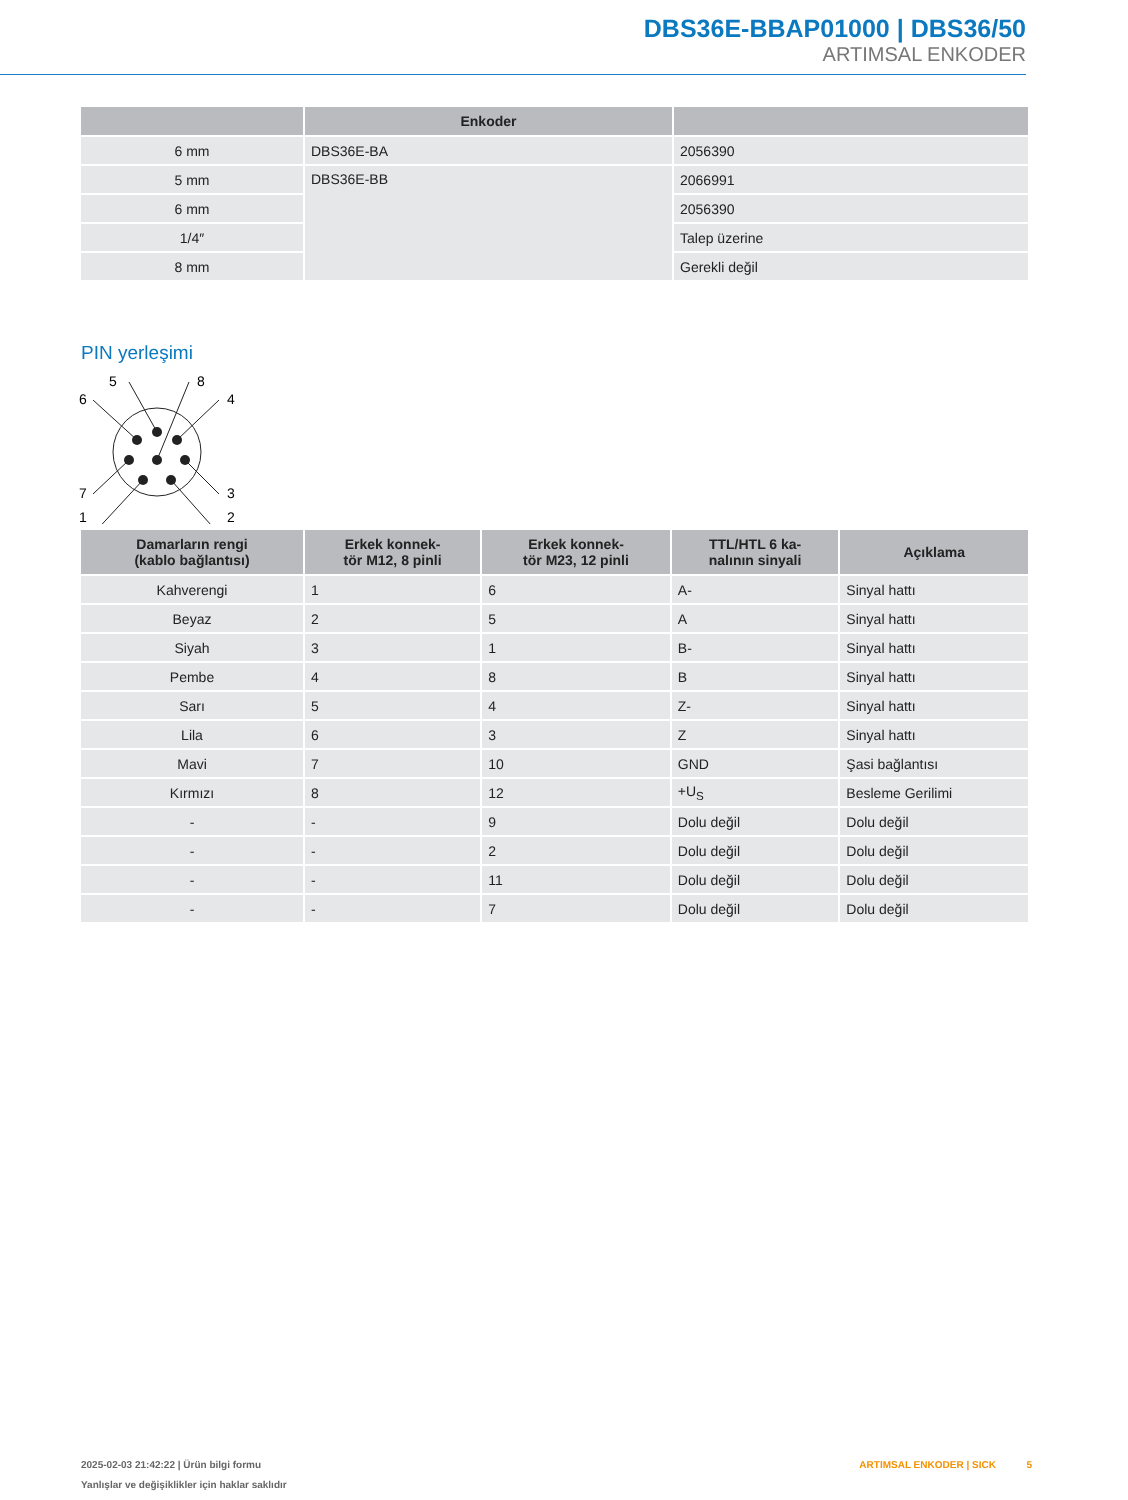DBS36E-BBAP01000 | DBS36/50
ARTIMSAL ENKODER
| | Enkoder | |
| --- | --- | --- |
| 6 mm | DBS36E-BA | 2056390 |
| 5 mm | DBS36E-BB | 2066991 |
| 6 mm | | 2056390 |
| 1/4″ | | Talep üzerine |
| 8 mm | | Gerekli değil |
PIN yerleşimi
5
8
6
4
7
3
1
2
| Damarların rengi (kablo bağlantısı) | Erkek konnek- tör M12, 8 pinli | Erkek konnek- tör M23, 12 pinli | TTL/HTL 6 ka- nalının sinyali | Açıklama |
| --- | --- | --- | --- | --- |
| Kahverengi | 1 | 6 | A- | Sinyal hattı |
| Beyaz | 2 | 5 | A | Sinyal hattı |
| Siyah | 3 | 1 | B- | Sinyal hattı |
| Pembe | 4 | 8 | B | Sinyal hattı |
| Sarı | 5 | 4 | Z- | Sinyal hattı |
| Lila | 6 | 3 | Z | Sinyal hattı |
| Mavi | 7 | 10 | GND | Şasi bağlantısı |
| Kırmızı | 8 | 12 | +U<sub>S</sub> | Besleme Gerilimi |
| - | - | 9 | Dolu değil | Dolu değil |
| - | - | 2 | Dolu değil | Dolu değil |
| - | - | 11 | Dolu değil | Dolu değil |
| - | - | 7 | Dolu değil | Dolu değil |
2025-02-03 21:42:22 | Ürün bilgi formu
Yanlışlar ve değişiklikler için haklar saklıdır
ARTIMSAL ENKODER | SICK 5